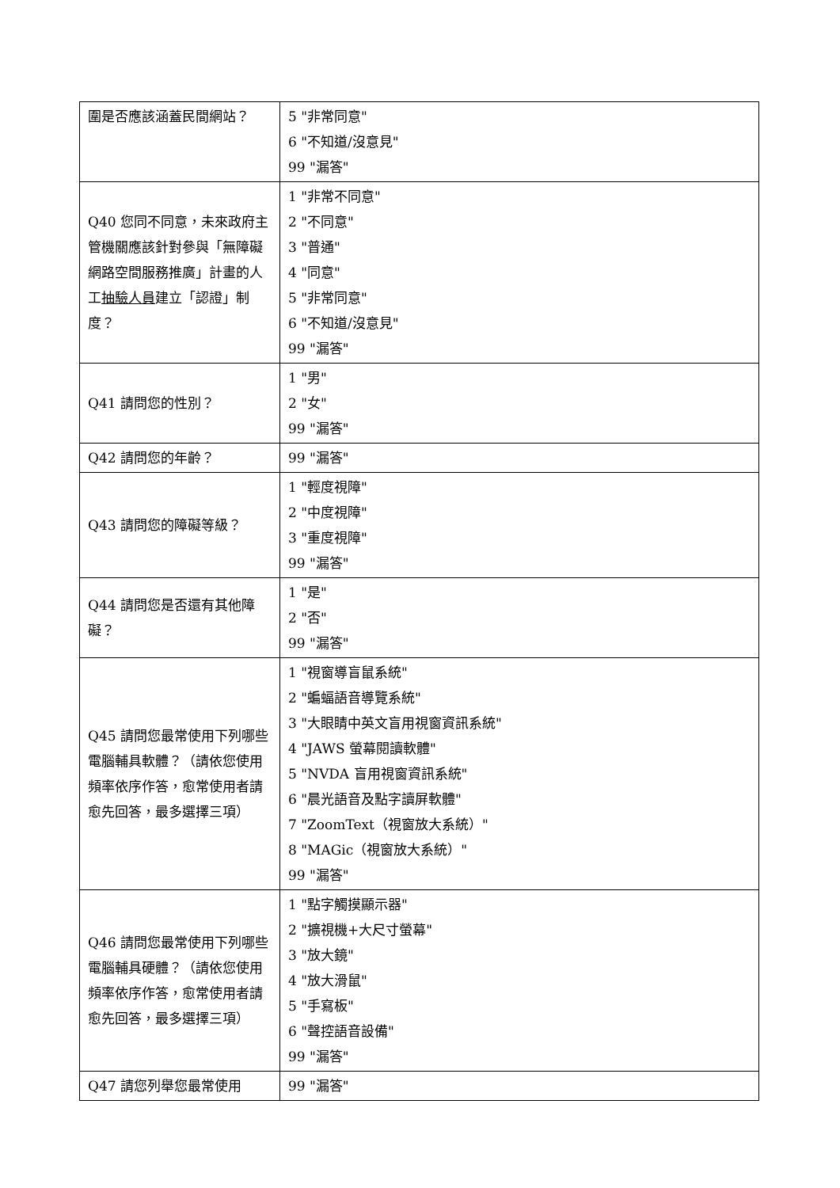| 圍是否應該涵蓋民間網站？ | 5 "非常同意" 6 "不知道/沒意見" 99 "漏答" |
| Q40 您同不同意，未來政府主管機關應該針對參與「無障礙網路空間服務推廣」計畫的人工 抽驗人員 建立「認證」制度？ | 1 "非常不同意" 2 "不同意" 3 "普通" 4 "同意" 5 "非常同意" 6 "不知道/沒意見" 99 "漏答" |
| Q41 請問您的性別？ | 1 "男" 2 "女" 99 "漏答" |
| Q42 請問您的年齡？ | 99 "漏答" |
| Q43 請問您的障礙等級？ | 1 "輕度視障" 2 "中度視障" 3 "重度視障" 99 "漏答" |
| Q44 請問您是否還有其他障礙？ | 1 "是" 2 "否" 99 "漏答" |
| Q45 請問您最常使用下列哪些電腦輔具軟體？（請依您使用頻率依序作答，愈常使用者請愈先回答，最多選擇三項） | 1 "視窗導盲鼠系統" 2 "蝙蝠語音導覽系統" 3 "大眼睛中英文盲用視窗資訊系統" 4 "JAWS 螢幕閱讀軟體" 5 "NVDA 盲用視窗資訊系統" 6 "晨光語音及點字讀屏軟體" 7 "ZoomText（視窗放大系統）" 8 "MAGic（視窗放大系統）" 99 "漏答" |
| Q46 請問您最常使用下列哪些電腦輔具硬體？（請依您使用頻率依序作答，愈常使用者請愈先回答，最多選擇三項） | 1 "點字觸摸顯示器" 2 "擴視機+大尺寸螢幕" 3 "放大鏡" 4 "放大滑鼠" 5 "手寫板" 6 "聲控語音設備" 99 "漏答" |
| Q47 請您列舉您最常使用 | 99 "漏答" |